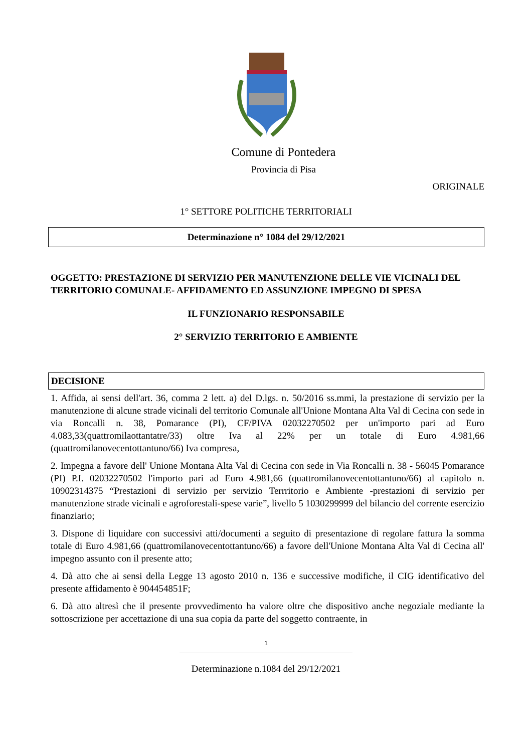Comune di Pontedera
Provincia di Pisa
ORIGINALE
1° SETTORE POLITICHE TERRITORIALI
Determinazione n° 1084 del 29/12/2021
OGGETTO: PRESTAZIONE DI SERVIZIO PER MANUTENZIONE DELLE VIE VICINALI DEL TERRITORIO COMUNALE- AFFIDAMENTO ED ASSUNZIONE IMPEGNO DI SPESA
IL FUNZIONARIO RESPONSABILE
2° SERVIZIO TERRITORIO E AMBIENTE
DECISIONE
1. Affida, ai sensi dell'art. 36, comma 2 lett. a) del D.lgs. n. 50/2016 ss.mmi, la prestazione di servizio per la manutenzione di alcune strade vicinali del territorio Comunale all'Unione Montana Alta Val di Cecina con sede in via Roncalli n. 38, Pomarance (PI), CF/PIVA 02032270502 per un'importo pari ad Euro 4.083,33(quattromilaottantatre/33) oltre Iva al 22% per un totale di Euro 4.981,66 (quattromilanovecentottantuno/66) Iva compresa,
2. Impegna a favore dell' Unione Montana Alta Val di Cecina con sede in Via Roncalli n. 38 - 56045 Pomarance (PI) P.I. 02032270502 l'importo pari ad Euro 4.981,66 (quattromilanovecentottantuno/66) al capitolo n. 10902314375 “Prestazioni di servizio per servizio Terrritorio e Ambiente -prestazioni di servizio per manutenzione strade vicinali e agroforestali-spese varie”, livello 5 1030299999 del bilancio del corrente esercizio finanziario;
3. Dispone di liquidare con successivi atti/documenti a seguito di presentazione di regolare fattura la somma totale di Euro 4.981,66 (quattromilanovecentottantuno/66) a favore dell'Unione Montana Alta Val di Cecina all' impegno assunto con il presente atto;
4. Dà atto che ai sensi della Legge 13 agosto 2010 n. 136 e successive modifiche, il CIG identificativo del presente affidamento è 904454851F;
6. Dà atto altresì che il presente provvedimento ha valore oltre che dispositivo anche negoziale mediante la sottoscrizione per accettazione di una sua copia da parte del soggetto contraente, in
1
Determinazione n.1084 del 29/12/2021